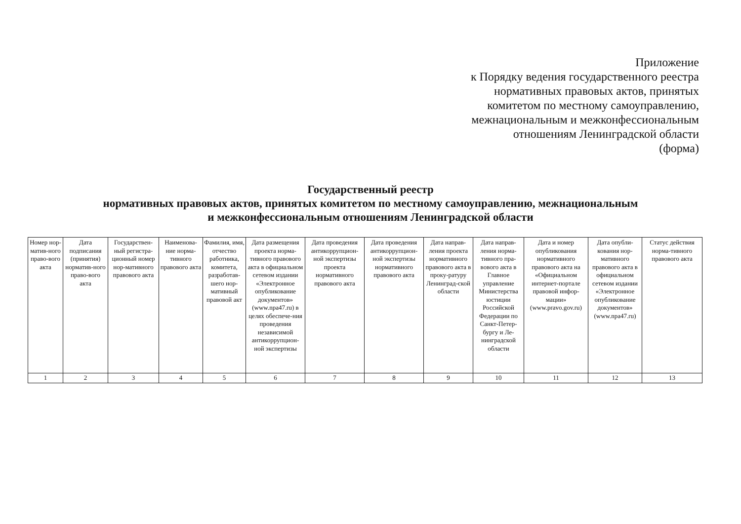Приложение
к Порядку ведения государственного реестра
нормативных правовых актов, принятых
комитетом по местному самоуправлению,
межнациональным и межконфессиональным
отношениям Ленинградской области
(форма)
Государственный реестр
нормативных правовых актов, принятых комитетом по местному самоуправлению, межнациональным
и межконфессиональным отношениям Ленинградской области
| Номер нор-матив-ного право-вого акта | Дата подписания (принятия) норматив-ного право-вого акта | Государствен-ный регистра-ционный номер нор-мативного правового акта | Наименова-ние норма-тивного правового акта | Фамилия, имя, отчество работника, комитета, разработав-шего нор-мативный правовой акт | Дата размещения проекта норма-тивного правового акта в официальном сетевом издании «Электронное опубликование документов» (www.npa47.ru) в целях обеспече-ния проведения независимой антикоррупцион-ной экспертизы | Дата проведения антикоррупцион-ной экспертизы проекта нормативного правового акта | Дата проведения антикоррупцион-ной экспертизы нормативного правового акта | Дата направ-ления проекта нормативного правового акта в проку-ратуру Ленинград-ской области | Дата направ-ления норма-тивного пра-вового акта в Главное управление Министерства юстиции Российской Федерации по Санкт-Петер-бургу и Ле-нинградской области | Дата и номер опубликования нормативного правового акта на «Официальном интернет-портале правовой инфор-мации» (www.pravo.gov.ru) | Дата опубли-кования нор-мативного правового акта в официальном сетевом издании «Электронное опубликование документов» (www.npa47.ru) | Статус действия норма-тивного правового акта |
| --- | --- | --- | --- | --- | --- | --- | --- | --- | --- | --- | --- | --- |
| 1 | 2 | 3 | 4 | 5 | 6 | 7 | 8 | 9 | 10 | 11 | 12 | 13 |